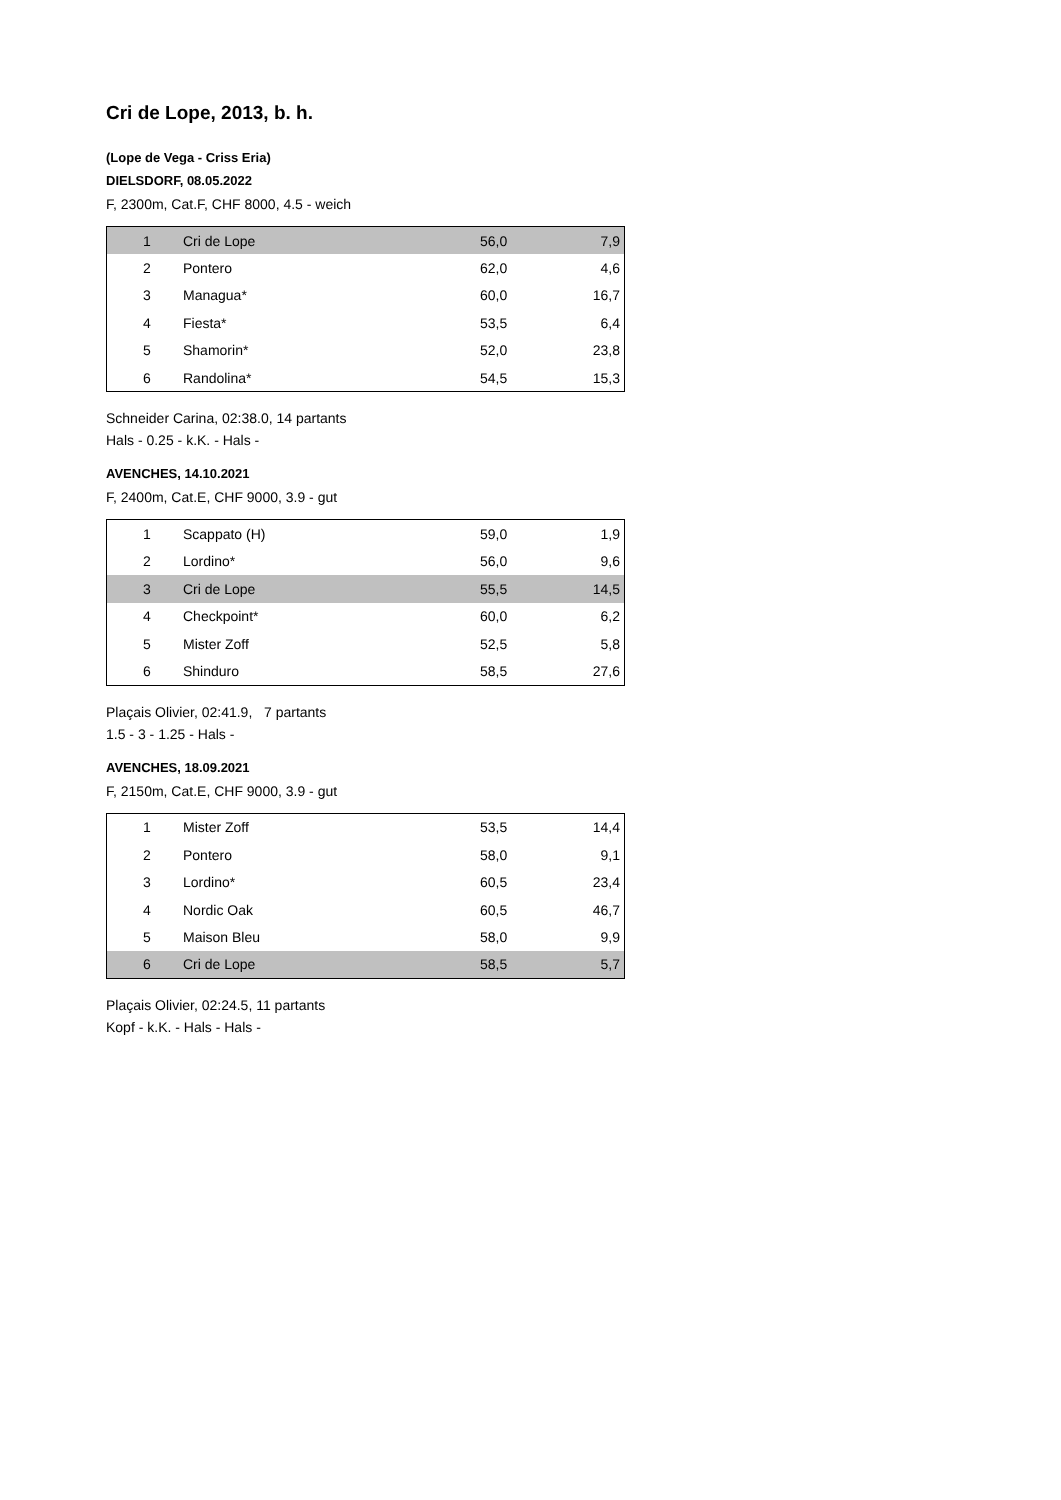Cri de Lope, 2013, b. h.
(Lope de Vega - Criss Eria)
DIELSDORF, 08.05.2022
F, 2300m, Cat.F, CHF 8000, 4.5 - weich
| 1 | Cri de Lope | 56,0 | 7,9 |
| 2 | Pontero | 62,0 | 4,6 |
| 3 | Managua* | 60,0 | 16,7 |
| 4 | Fiesta* | 53,5 | 6,4 |
| 5 | Shamorin* | 52,0 | 23,8 |
| 6 | Randolina* | 54,5 | 15,3 |
Schneider Carina, 02:38.0, 14 partants
Hals - 0.25 - k.K. - Hals -
AVENCHES, 14.10.2021
F, 2400m, Cat.E, CHF 9000, 3.9 - gut
| 1 | Scappato (H) | 59,0 | 1,9 |
| 2 | Lordino* | 56,0 | 9,6 |
| 3 | Cri de Lope | 55,5 | 14,5 |
| 4 | Checkpoint* | 60,0 | 6,2 |
| 5 | Mister Zoff | 52,5 | 5,8 |
| 6 | Shinduro | 58,5 | 27,6 |
Plaçais Olivier, 02:41.9, 7 partants
1.5 - 3 - 1.25 - Hals -
AVENCHES, 18.09.2021
F, 2150m, Cat.E, CHF 9000, 3.9 - gut
| 1 | Mister Zoff | 53,5 | 14,4 |
| 2 | Pontero | 58,0 | 9,1 |
| 3 | Lordino* | 60,5 | 23,4 |
| 4 | Nordic Oak | 60,5 | 46,7 |
| 5 | Maison Bleu | 58,0 | 9,9 |
| 6 | Cri de Lope | 58,5 | 5,7 |
Plaçais Olivier, 02:24.5, 11 partants
Kopf - k.K. - Hals - Hals -